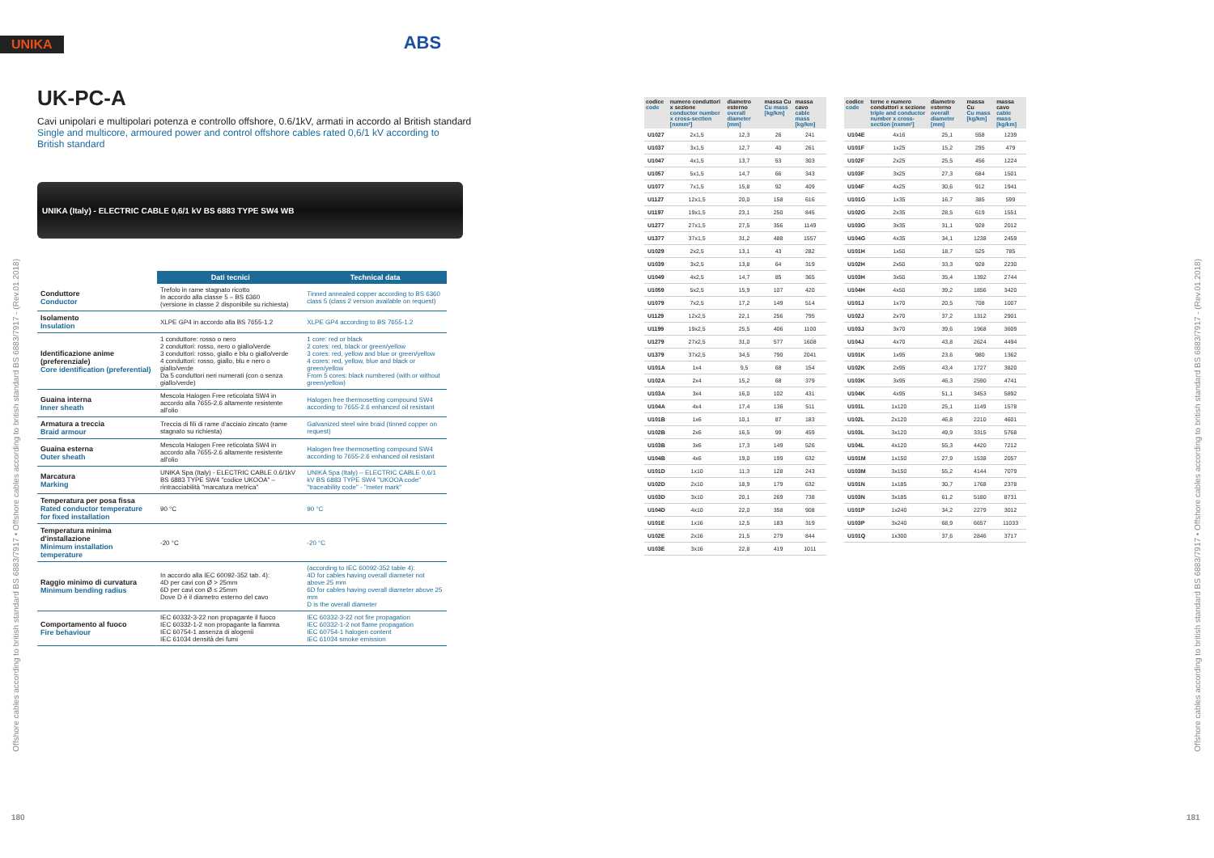UNIKA ABS
UK-PC-A
Cavi unipolari e multipolari potenza e controllo offshore, 0.6/1kV, armati in accordo al British standard
Single and multicore, armoured power and control offshore cables rated 0,6/1 kV according to
British standard
UNIKA (Italy) - ELECTRIC CABLE 0,6/1 kV BS 6883 TYPE SW4 WB
| | Dati tecnici | Technical data |
| --- | --- | --- |
| Conduttore Conductor | Trefolo in rame stagnato ricotto In accordo alla classe 5 – BS 6360 (versione in classe 2 disponibile su richiesta) | Tinned annealed copper according to BS 6360 class 5 (class 2 version available on request) |
| Isolamento Insulation | XLPE GP4 in accordo alla BS 7655-1.2 | XLPE GP4 according to BS 7655-1.2 |
| Identificazione anime (preferenziale) Core identification (preferential) | 1 conduttore: rosso o nero 2 conduttori: rosso, nero o giallo/verde 3 conduttori: rosso, giallo e blu o giallo/verde 4 conduttori: rosso, giallo, blu e nero o giallo/verde Da 5 conduttori neri numerati (con o senza giallo/verde) | 1 core: red or black 2 cores: red, black or green/yellow 3 cores: red, yellow and blue or green/yellow 4 cores: red, yellow, blue and black or green/yellow From 5 cores: black numbered (with or without green/yellow) |
| Guaina interna Inner sheath | Mescola Halogen Free reticolata SW4 in accordo alla 7655-2.6 altamente resistente all'olio | Halogen free thermosetting compound SW4 according to 7655-2.6 enhanced oil resistant |
| Armatura a treccia Braid armour | Treccia di fili di rame d'acciaio zincato (rame stagnato su richiesta) | Galvanized steel wire braid (tinned copper on request) |
| Guaina esterna Outer sheath | Mescola Halogen Free reticolata SW4 in accordo alla 7655-2.6 altamente resistente all'olio | Halogen free thermosetting compound SW4 according to 7655-2.6 enhanced oil resistant |
| Marcatura Marking | UNIKA Spa (Italy) - ELECTRIC CABLE 0.6/1kV BS 6883 TYPE SW4 "codice UKOOA" – rintracciabilità "marcatura metrica" | UNIKA Spa (Italy) – ELECTRIC CABLE 0,6/1 kV BS 6883 TYPE SW4 "UKOOA code" "traceability code" - "meter mark" |
| Temperatura per posa fissa Rated conductor temperature for fixed installation | 90 °C | 90 °C |
| Temperatura minima d'installazione Minimum installation temperature | -20 °C | -20 °C |
| Raggio minimo di curvatura Minimum bending radius | In accordo alla IEC 60092-352 tab. 4): 4D per cavi con Ø > 25mm 6D per cavi con Ø ≤ 25mm Dove D è il diametro esterno del cavo | (according to IEC 60092-352 table 4): 4D for cables having overall diameter not above 25 mm 6D for cables having overall diameter above 25 mm D is the overall diameter |
| Comportamento al fuoco Fire behaviour | IEC 60332-3-22 non propagante il fuoco IEC 60332-1-2 non propagante la fiamma IEC 60754-1 assenza di alogenii IEC 61034 densità dei fumi | IEC 60332-3-22 not fire propagation IEC 60332-1-2 not flame propagation IEC 60754-1 halogen content IEC 61034 smoke emission |
Offshore cables according to british standard BS 6883/7917 • Offshore cables according to british standard BS 6883/7917 - (Rev.01.2018)
180
| codice code | numero conduttori x sezione conductor number x cross-section [nxmm²] | diametro esterno overall diameter [mm] | massa Cu Cu mass [kg/km] | massa cavo cable mass [kg/km] |
| --- | --- | --- | --- | --- |
| U1027 | 2x1,5 | 12,3 | 26 | 241 |
| U1037 | 3x1,5 | 12,7 | 40 | 261 |
| U1047 | 4x1,5 | 13,7 | 53 | 303 |
| U1057 | 5x1,5 | 14,7 | 66 | 343 |
| U1077 | 7x1,5 | 15,8 | 92 | 409 |
| U1127 | 12x1,5 | 20,0 | 158 | 616 |
| U1197 | 19x1,5 | 23,1 | 250 | 845 |
| U1277 | 27x1,5 | 27,5 | 356 | 1149 |
| U1377 | 37x1,5 | 31,2 | 488 | 1557 |
| U1029 | 2x2,5 | 13,1 | 43 | 282 |
| U1039 | 3x2,5 | 13,8 | 64 | 319 |
| U1049 | 4x2,5 | 14,7 | 85 | 365 |
| U1059 | 5x2,5 | 15,9 | 107 | 420 |
| U1079 | 7x2,5 | 17,2 | 149 | 514 |
| U1129 | 12x2,5 | 22,1 | 256 | 795 |
| U1199 | 19x2,5 | 25,5 | 406 | 1100 |
| U1279 | 27x2,5 | 31,0 | 577 | 1608 |
| U1379 | 37x2,5 | 34,5 | 790 | 2041 |
| U101A | 1x4 | 9,5 | 68 | 154 |
| U102A | 2x4 | 15,2 | 68 | 379 |
| U103A | 3x4 | 16,0 | 102 | 431 |
| U104A | 4x4 | 17,4 | 136 | 511 |
| U101B | 1x6 | 10,1 | 87 | 183 |
| U102B | 2x6 | 16,5 | 99 | 459 |
| U103B | 3x6 | 17,3 | 149 | 526 |
| U104B | 4x6 | 19,0 | 199 | 632 |
| U101D | 1x10 | 11,3 | 128 | 243 |
| U102D | 2x10 | 18,9 | 179 | 632 |
| U103D | 3x10 | 20,1 | 269 | 738 |
| U104D | 4x10 | 22,0 | 358 | 908 |
| U101E | 1x16 | 12,5 | 183 | 319 |
| U102E | 2x16 | 21,5 | 279 | 844 |
| U103E | 3x16 | 22,8 | 419 | 1011 |
| codice code | terne e numero conduttori x sezione triple and conductor number x cross-section [nxmm²] | diametro esterno overall diameter [mm] | massa Cu Cu mass [kg/km] | massa cavo cable mass [kg/km] |
| --- | --- | --- | --- | --- |
| U104E | 4x16 | 25,1 | 558 | 1239 |
| U101F | 1x25 | 15,2 | 295 | 479 |
| U102F | 2x25 | 25,5 | 456 | 1224 |
| U103F | 3x25 | 27,3 | 684 | 1501 |
| U104F | 4x25 | 30,6 | 912 | 1941 |
| U101G | 1x35 | 16,7 | 385 | 599 |
| U102G | 2x35 | 28,5 | 619 | 1551 |
| U103G | 3x35 | 31,1 | 928 | 2012 |
| U104G | 4x35 | 34,1 | 1238 | 2459 |
| U101H | 1x50 | 18,7 | 525 | 785 |
| U102H | 2x50 | 33,3 | 928 | 2230 |
| U103H | 3x50 | 35,4 | 1392 | 2744 |
| U104H | 4x50 | 39,2 | 1856 | 3420 |
| U101J | 1x70 | 20,5 | 708 | 1007 |
| U102J | 2x70 | 37,2 | 1312 | 2901 |
| U103J | 3x70 | 39,6 | 1968 | 3609 |
| U104J | 4x70 | 43,8 | 2624 | 4494 |
| U101K | 1x95 | 23,6 | 980 | 1362 |
| U102K | 2x95 | 43,4 | 1727 | 3820 |
| U103K | 3x95 | 46,3 | 2590 | 4741 |
| U104K | 4x95 | 51,1 | 3453 | 5892 |
| U101L | 1x120 | 25,1 | 1149 | 1578 |
| U102L | 2x120 | 46,8 | 2210 | 4601 |
| U103L | 3x120 | 49,9 | 3315 | 5768 |
| U104L | 4x120 | 55,3 | 4420 | 7212 |
| U101M | 1x150 | 27,9 | 1538 | 2057 |
| U103M | 3x150 | 55,2 | 4144 | 7079 |
| U101N | 1x185 | 30,7 | 1768 | 2378 |
| U103N | 3x185 | 61,2 | 5180 | 8731 |
| U101P | 1x240 | 34,2 | 2279 | 3012 |
| U103P | 3x240 | 68,9 | 6657 | 11033 |
| U101Q | 1x300 | 37,6 | 2846 | 3717 |
Offshore cables according to british standard BS 6883/7917 • Offshore cables according to british standard BS 6883/7917 - (Rev.01.2018)
181